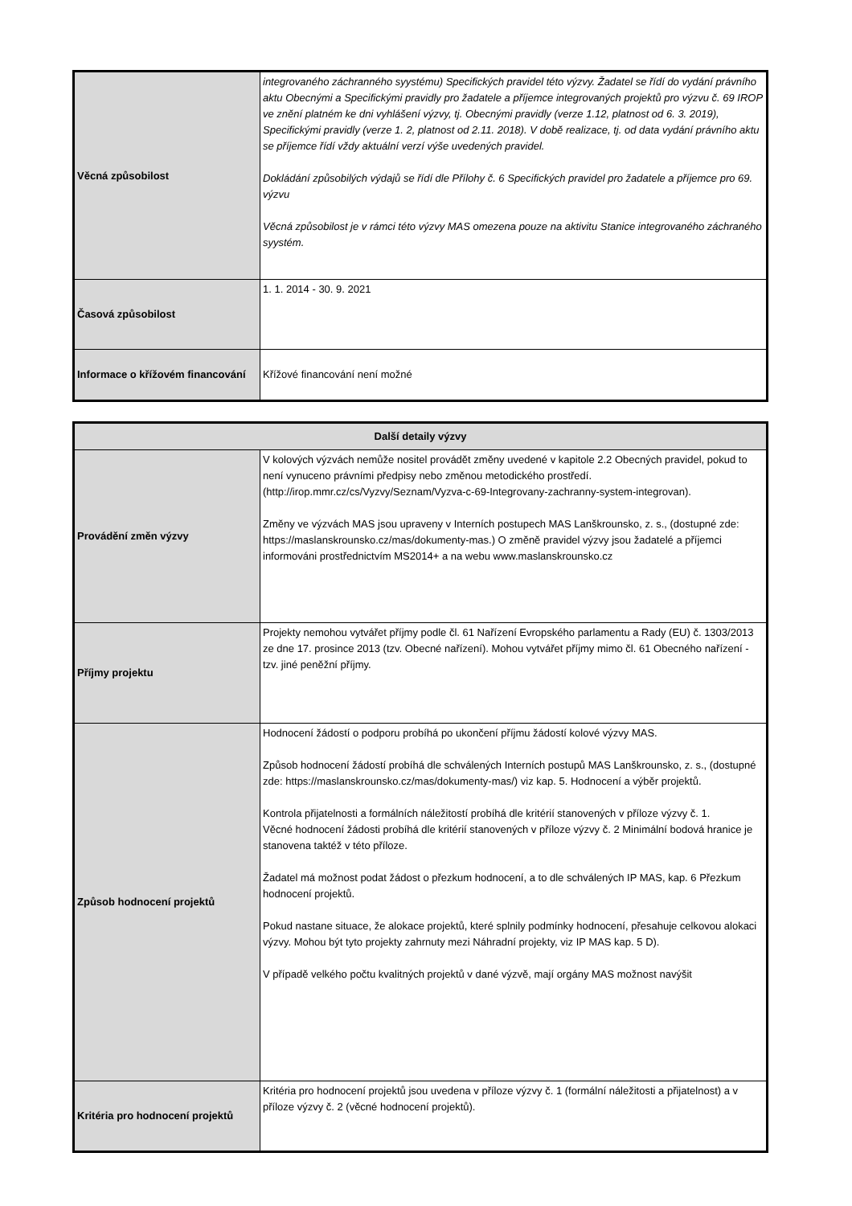| Věcná způsobilost | integrovaného záchranného syystému) Specifických pravidel této výzvy. Žadatel se řídí do vydání právního aktu Obecnými a Specifickými pravidly pro žadatele a příjemce integrovaných projektů pro výzvu č. 69 IROP ve znění platném ke dni vyhlášení výzvy, tj. Obecnými pravidly (verze 1.12, platnost od 6. 3. 2019), Specifickými pravidly (verze 1. 2, platnost od 2.11. 2018). V době realizace, tj. od data vydání právního aktu se příjemce řídí vždy aktuální verzí výše uvedených pravidel. Dokládání způsobilých výdajů se řídí dle Přílohy č. 6 Specifických pravidel pro žadatele a příjemce pro 69. výzvu Věcná způsobilost je v rámci této výzvy MAS omezena pouze na aktivitu Stanice integrovaného záchraného syystém. |
| Časová způsobilost | 1. 1. 2014 - 30. 9. 2021 |
| Informace o křížovém financování | Křížové financování není možné |
| Další detaily výzvy | |
| --- | --- |
| Provádění změn výzvy | V kolových výzvách nemůže nositel provádět změny uvedené v kapitole 2.2 Obecných pravidel, pokud to není vynuceno právními předpisy nebo změnou metodického prostředí. (http://irop.mmr.cz/cs/Vyzvy/Seznam/Vyzva-c-69-Integrovany-zachranny-system-integrovan). Změny ve výzvách MAS jsou upraveny v Interních postupech MAS Lanškrounsko, z. s., (dostupné zde: https://maslanskrounsko.cz/mas/dokumenty-mas.) O změně pravidel výzvy jsou žadatelé a příjemci informováni prostřednictvím MS2014+ a na webu www.maslanskrounsko.cz |
| Příjmy projektu | Projekty nemohou vytvářet příjmy podle čl. 61 Nařízení Evropského parlamentu a Rady (EU) č. 1303/2013 ze dne 17. prosince 2013 (tzv. Obecné nařízení). Mohou vytvářet příjmy mimo čl. 61 Obecného nařízení - tzv. jiné peněžní příjmy. |
| Způsob hodnocení projektů | Hodnocení žádostí o podporu probíhá po ukončení příjmu žádostí kolové výzvy MAS. Způsob hodnocení žádostí probíhá dle schválených Interních postupů MAS Lanškrounsko, z. s., (dostupné zde: https://maslanskrounsko.cz/mas/dokumenty-mas/) viz kap. 5. Hodnocení a výběr projektů. Kontrola přijatelnosti a formálních náležitostí probíhá dle kritérií stanovených v příloze výzvy č. 1. Věcné hodnocení žádosti probíhá dle kritérií stanovených v příloze výzvy č. 2 Minimální bodová hranice je stanovena taktéž v této příloze. Žadatel má možnost podat žádost o přezkum hodnocení, a to dle schválených IP MAS, kap. 6 Přezkum hodnocení projektů. Pokud nastane situace, že alokace projektů, které splnily podmínky hodnocení, přesahuje celkovou alokaci výzvy. Mohou být tyto projekty zahrnuty mezi Náhradní projekty, viz IP MAS kap. 5 D). V případě velkého počtu kvalitných projektů v dané výzvě, mají orgány MAS možnost navýšit |
| Kritéria pro hodnocení projektů | Kritéria pro hodnocení projektů jsou uvedena v příloze výzvy č. 1 (formální náležitosti a přijatelnost) a v příloze výzvy č. 2 (věcné hodnocení projektů). |